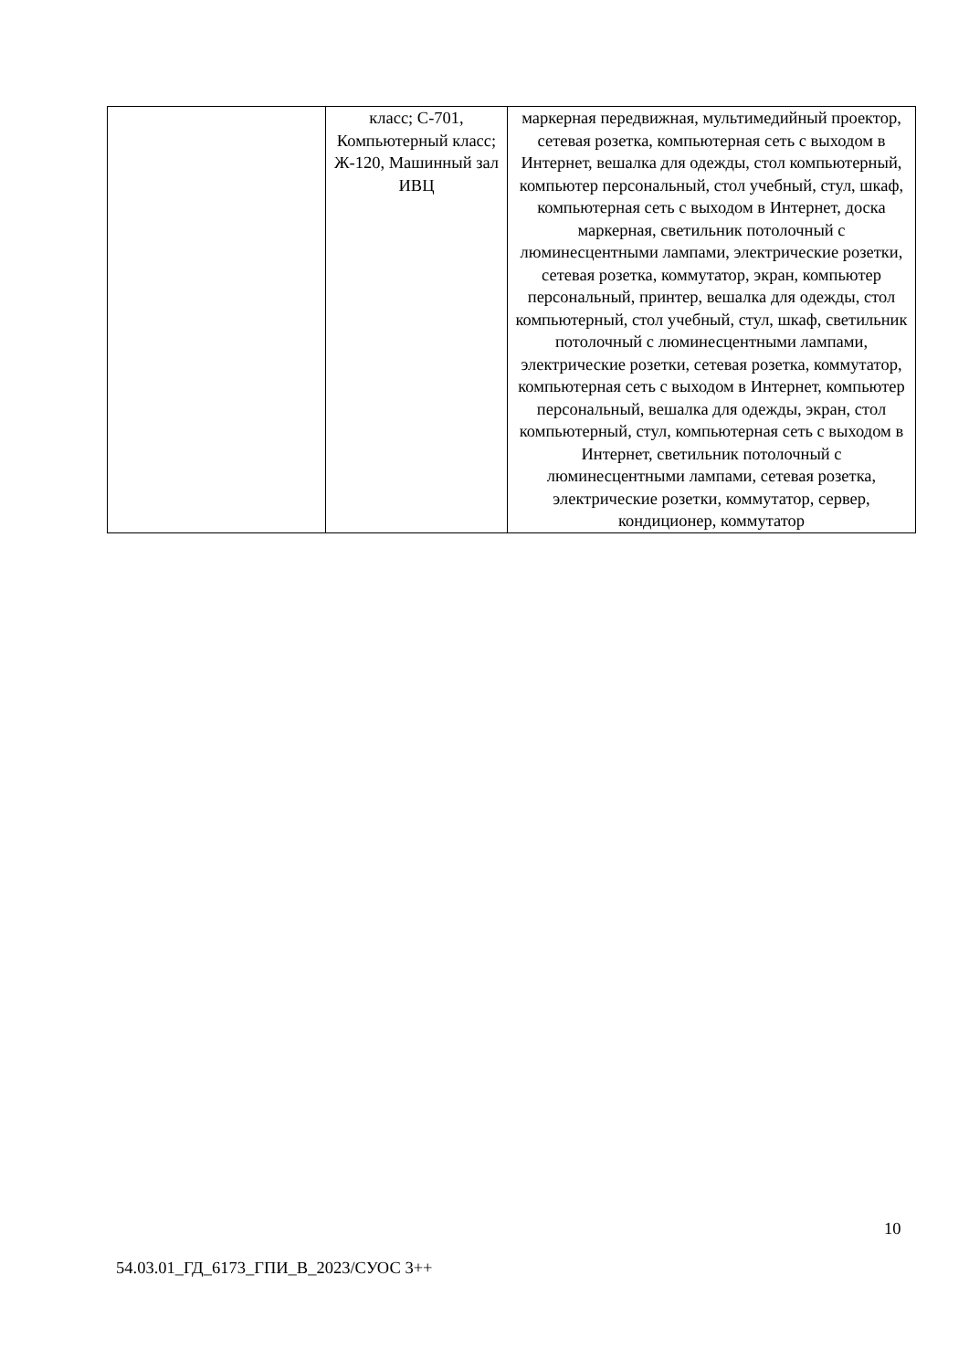| | класс; С-701, Компьютерный класс; Ж-120, Машинный зал ИВЦ | маркерная передвижная, мультимедийный проектор, сетевая розетка, компьютерная сеть с выходом в Интернет, вешалка для одежды, стол компьютерный, компьютер персональный, стол учебный, стул, шкаф, компьютерная сеть с выходом в Интернет, доска маркерная, светильник потолочный с люминесцентными лампами, электрические розетки, сетевая розетка, коммутатор, экран, компьютер персональный, принтер, вешалка для одежды, стол компьютерный, стол учебный, стул, шкаф, светильник потолочный с люминесцентными лампами, электрические розетки, сетевая розетка, коммутатор, компьютерная сеть с выходом в Интернет, компьютер персональный, вешалка для одежды, экран, стол компьютерный, стул, компьютерная сеть с выходом в Интернет, светильник потолочный с люминесцентными лампами, сетевая розетка, электрические розетки, коммутатор, сервер, кондиционер, коммутатор |
10
54.03.01_ГД_6173_ГПИ_В_2023/СУОС 3++